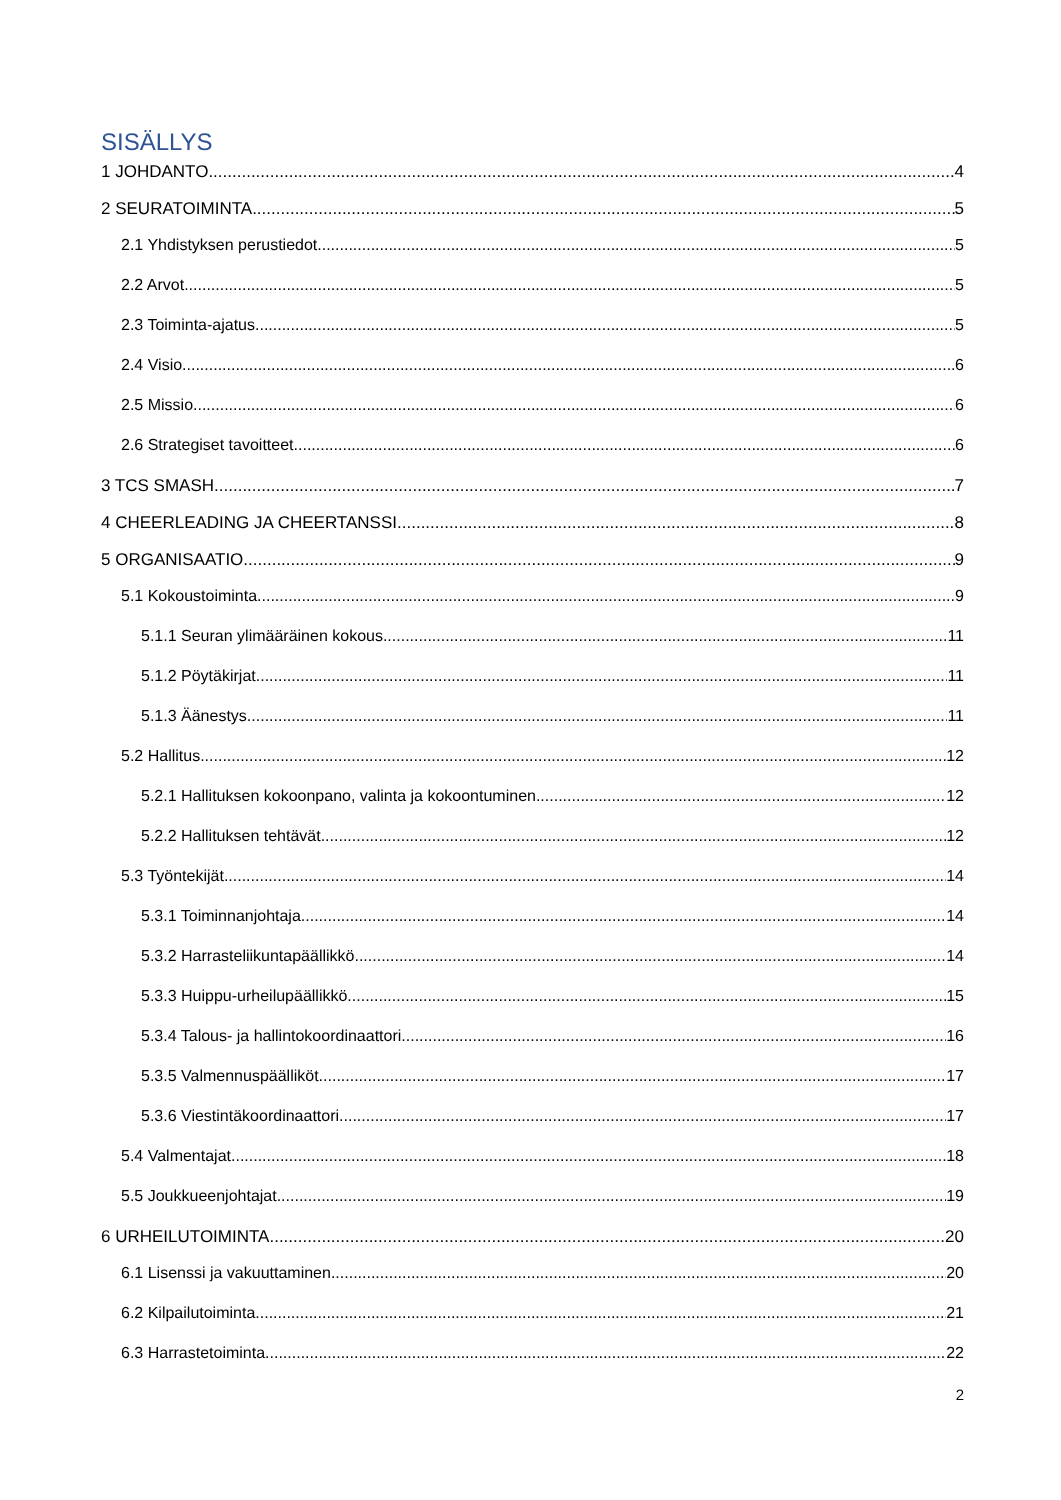SISÄLLYS
1 JOHDANTO 4
2 SEURATOIMINTA 5
2.1 Yhdistyksen perustiedot 5
2.2 Arvot 5
2.3 Toiminta-ajatus 5
2.4 Visio 6
2.5 Missio 6
2.6 Strategiset tavoitteet 6
3 TCS SMASH 7
4 CHEERLEADING JA CHEERTANSSI 8
5 ORGANISAATIO 9
5.1 Kokoustoiminta 9
5.1.1 Seuran ylimääräinen kokous 11
5.1.2 Pöytäkirjat 11
5.1.3 Äänestys 11
5.2 Hallitus 12
5.2.1 Hallituksen kokoonpano, valinta ja kokoontuminen 12
5.2.2 Hallituksen tehtävät 12
5.3 Työntekijät 14
5.3.1 Toiminnanjohtaja 14
5.3.2 Harrasteliikuntapäällikkö 14
5.3.3 Huippu-urheilupäällikkö 15
5.3.4 Talous- ja hallintokoordinaattori 16
5.3.5 Valmennuspäälliköt 17
5.3.6 Viestintäkoordinaattori 17
5.4 Valmentajat 18
5.5 Joukkueenjohtajat 19
6 URHEILUTOIMINTA 20
6.1 Lisenssi ja vakuuttaminen 20
6.2 Kilpailutoiminta 21
6.3 Harrastetoiminta 22
2